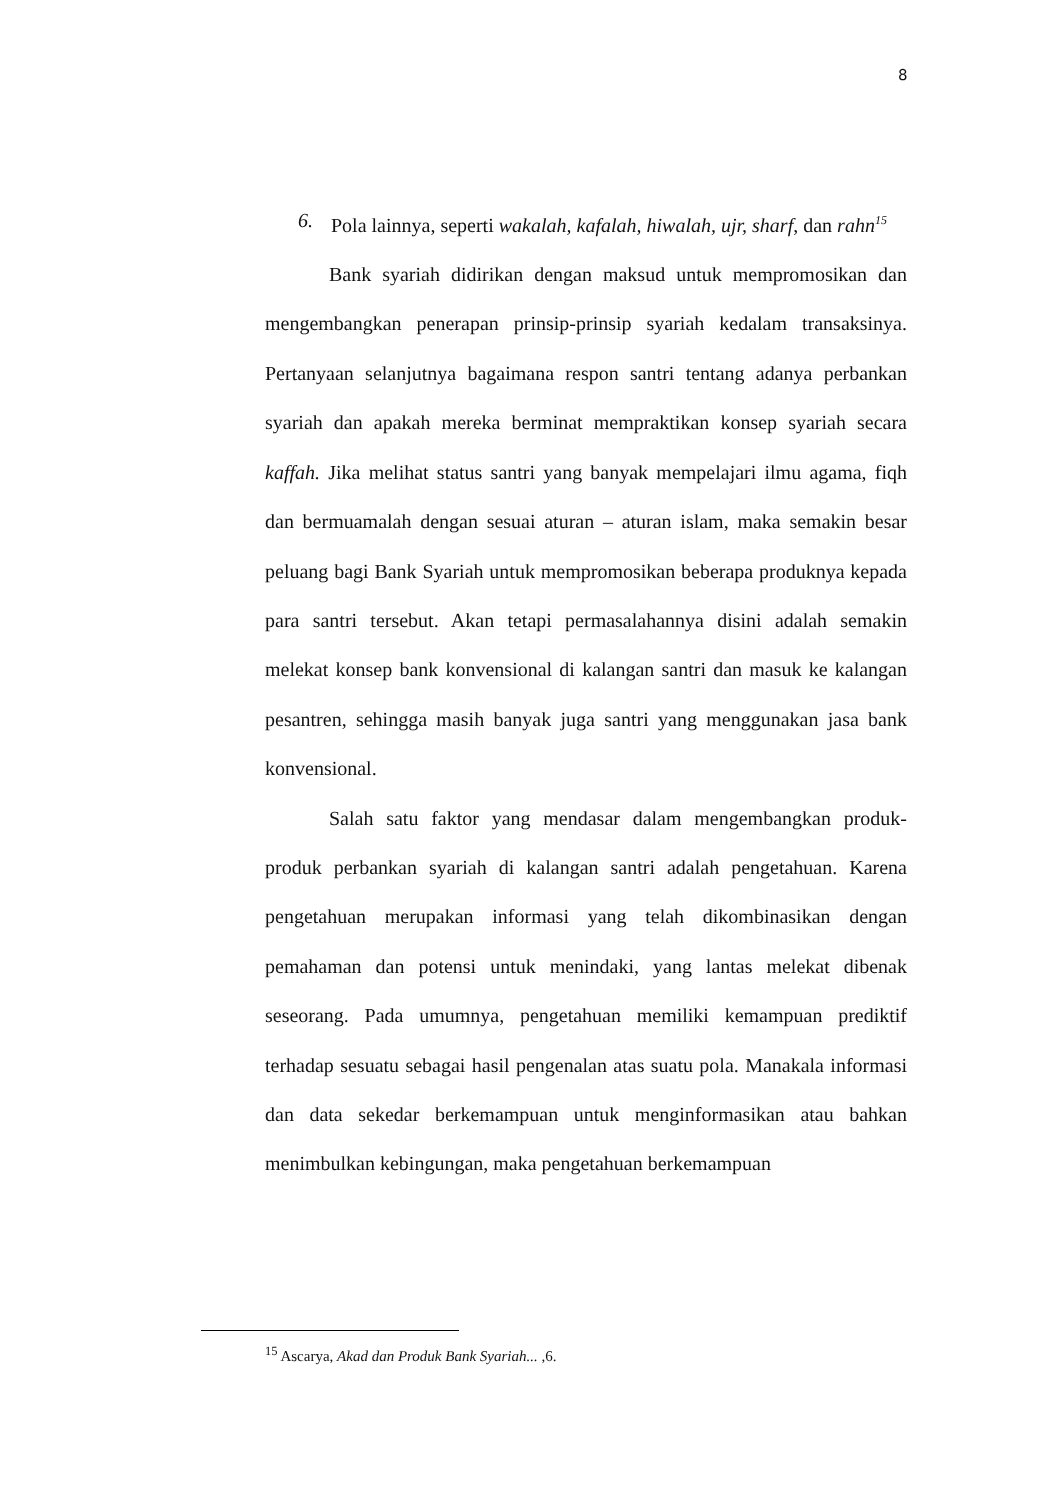8
6. Pola lainnya, seperti wakalah, kafalah, hiwalah, ujr, sharf, dan rahn<sup>15</sup>
Bank syariah didirikan dengan maksud untuk mempromosikan dan mengembangkan penerapan prinsip-prinsip syariah kedalam transaksinya. Pertanyaan selanjutnya bagaimana respon santri tentang adanya perbankan syariah dan apakah mereka berminat mempraktikan konsep syariah secara kaffah. Jika melihat status santri yang banyak mempelajari ilmu agama, fiqh dan bermuamalah dengan sesuai aturan – aturan islam, maka semakin besar peluang bagi Bank Syariah untuk mempromosikan beberapa produknya kepada para santri tersebut. Akan tetapi permasalahannya disini adalah semakin melekat konsep bank konvensional di kalangan santri dan masuk ke kalangan pesantren, sehingga masih banyak juga santri yang menggunakan jasa bank konvensional.
Salah satu faktor yang mendasar dalam mengembangkan produk-produk perbankan syariah di kalangan santri adalah pengetahuan. Karena pengetahuan merupakan informasi yang telah dikombinasikan dengan pemahaman dan potensi untuk menindaki, yang lantas melekat dibenak seseorang. Pada umumnya, pengetahuan memiliki kemampuan prediktif terhadap sesuatu sebagai hasil pengenalan atas suatu pola. Manakala informasi dan data sekedar berkemampuan untuk menginformasikan atau bahkan menimbulkan kebingungan, maka pengetahuan berkemampuan
<sup>15</sup> Ascarya, Akad dan Produk Bank Syariah... ,6.